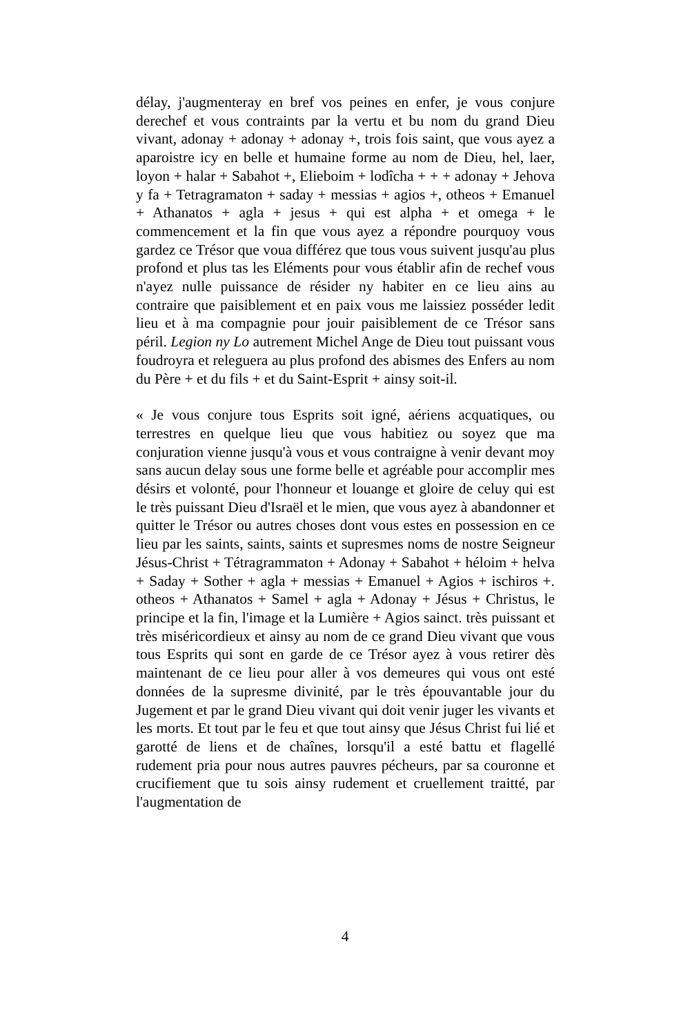délay, j'augmenteray en bref vos peines en enfer, je vous conjure derechef et vous contraints par la vertu et bu nom du grand Dieu vivant, adonay + adonay + adonay +, trois fois saint, que vous ayez a aparoistre icy en belle et humaine forme au nom de Dieu, hel, laer, loyon + halar + Sabahot +, Elieboim + lodîcha + + + adonay + Jehova y fa + Tetragramaton + saday + messias + agios +, otheos + Emanuel + Athanatos + agla + jesus + qui est alpha + et omega + le commencement et la fin que vous ayez a répondre pourquoy vous gardez ce Trésor que voua différez que tous vous suivent jusqu'au plus profond et plus tas les Eléments pour vous établir afin de rechef vous n'ayez nulle puissance de résider ny habiter en ce lieu ains au contraire que paisiblement et en paix vous me laissiez posséder ledit lieu et à ma compagnie pour jouir paisiblement de ce Trésor sans péril. Legion ny Lo autrement Michel Ange de Dieu tout puissant vous foudroyra et releguera au plus profond des abismes des Enfers au nom du Père + et du fils + et du Saint-Esprit + ainsy soit-il.
« Je vous conjure tous Esprits soit igné, aériens acquatiques, ou terrestres en quelque lieu que vous habitiez ou soyez que ma conjuration vienne jusqu'à vous et vous contraigne à venir devant moy sans aucun delay sous une forme belle et agréable pour accomplir mes désirs et volonté, pour l'honneur et louange et gloire de celuy qui est le très puissant Dieu d'Israël et le mien, que vous ayez à abandonner et quitter le Trésor ou autres choses dont vous estes en possession en ce lieu par les saints, saints, saints et supresmes noms de nostre Seigneur Jésus-Christ + Tétragrammaton + Adonay + Sabahot + héloim + helva + Saday + Sother + agla + messias + Emanuel + Agios + ischiros +. otheos + Athanatos + Samel + agla + Adonay + Jésus + Christus, le principe et la fin, l'image et la Lumière + Agios sainct. très puissant et très miséricordieux et ainsy au nom de ce grand Dieu vivant que vous tous Esprits qui sont en garde de ce Trésor ayez à vous retirer dès maintenant de ce lieu pour aller à vos demeures qui vous ont esté données de la supresme divinité, par le très épouvantable jour du Jugement et par le grand Dieu vivant qui doit venir juger les vivants et les morts. Et tout par le feu et que tout ainsy que Jésus Christ fui lié et garotté de liens et de chaînes, lorsqu'il a esté battu et flagellé rudement pria pour nous autres pauvres pécheurs, par sa couronne et crucifiement que tu sois ainsy rudement et cruellement traitté, par l'augmentation de
4